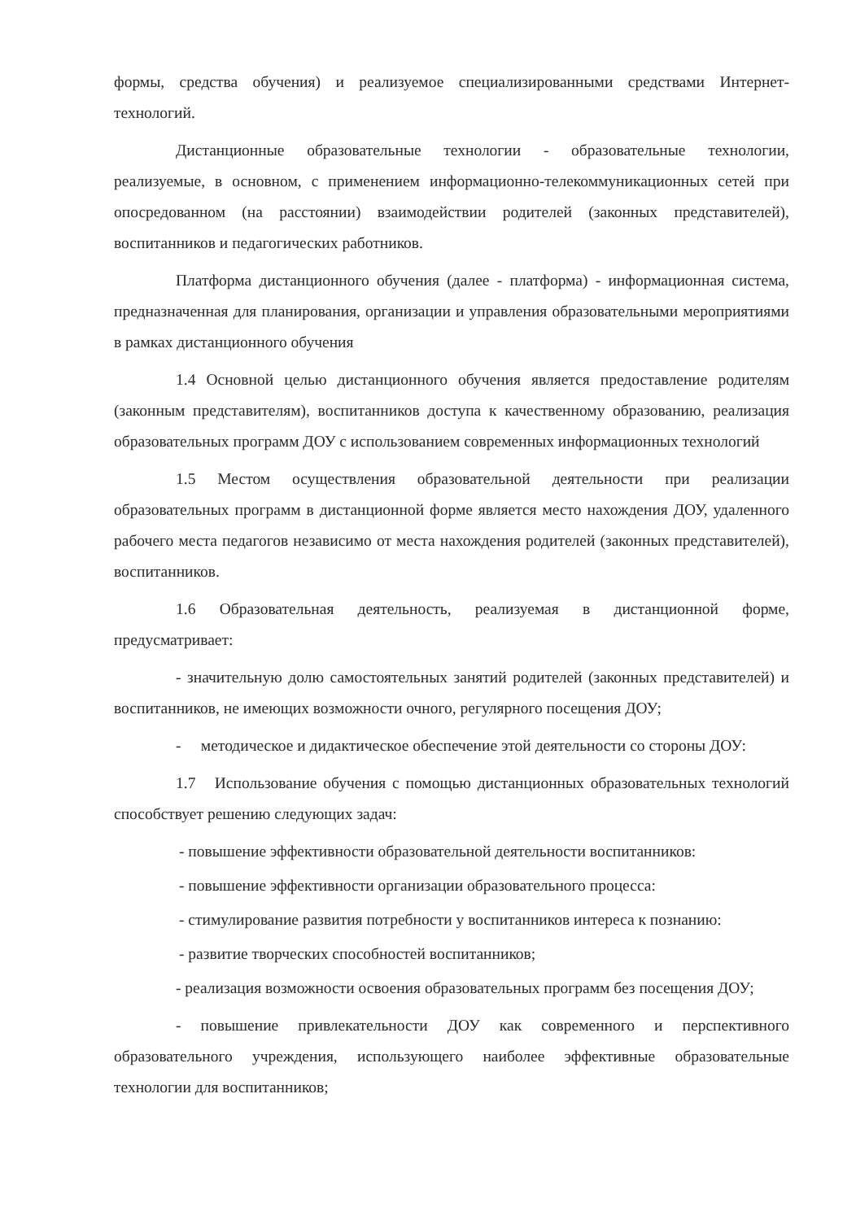формы, средства обучения) и реализуемое специализированными средствами Интернет-технологий.
Дистанционные образовательные технологии - образовательные технологии, реализуемые, в основном, с применением информационно-телекоммуникационных сетей при опосредованном (на расстоянии) взаимодействии родителей (законных представителей), воспитанников и педагогических работников.
Платформа дистанционного обучения (далее - платформа) - информационная система, предназначенная для планирования, организации и управления образовательными мероприятиями в рамках дистанционного обучения
1.4 Основной целью дистанционного обучения является предоставление родителям (законным представителям), воспитанников доступа к качественному образованию, реализация образовательных программ ДОУ с использованием современных информационных технологий
1.5 Местом осуществления образовательной деятельности при реализации образовательных программ в дистанционной форме является место нахождения ДОУ, удаленного рабочего места педагогов независимо от места нахождения родителей (законных представителей), воспитанников.
1.6 Образовательная деятельность, реализуемая в дистанционной форме, предусматривает:
- значительную долю самостоятельных занятий родителей (законных представителей) и воспитанников, не имеющих возможности очного, регулярного посещения ДОУ;
- методическое и дидактическое обеспечение этой деятельности со стороны ДОУ:
1.7 Использование обучения с помощью дистанционных образовательных технологий способствует решению следующих задач:
- повышение эффективности образовательной деятельности воспитанников:
- повышение эффективности организации образовательного процесса:
- стимулирование развития потребности у воспитанников интереса к познанию:
- развитие творческих способностей воспитанников;
- реализация возможности освоения образовательных программ без посещения ДОУ;
- повышение привлекательности ДОУ как современного и перспективного образовательного учреждения, использующего наиболее эффективные образовательные технологии для воспитанников;